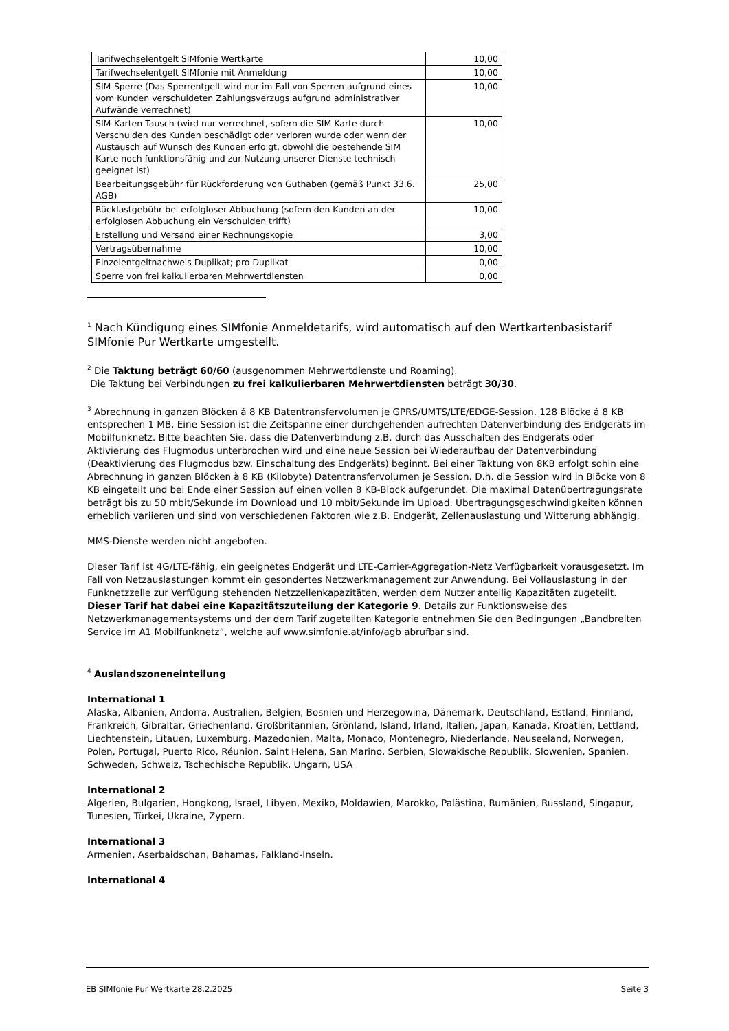| Tarifwechselentgelt SIMfonie Wertkarte | 10,00 |
| Tarifwechselentgelt SIMfonie mit Anmeldung | 10,00 |
| SIM-Sperre (Das Sperrentgelt wird nur im Fall von Sperren aufgrund eines vom Kunden verschuldeten Zahlungsverzugs aufgrund administrativer Aufwände verrechnet) | 10,00 |
| SIM-Karten Tausch (wird nur verrechnet, sofern die SIM Karte durch Verschulden des Kunden beschädigt oder verloren wurde oder wenn der Austausch auf Wunsch des Kunden erfolgt, obwohl die bestehende SIM Karte noch funktionsfähig und zur Nutzung unserer Dienste technisch geeignet ist) | 10,00 |
| Bearbeitungsgebühr für Rückforderung von Guthaben (gemäß Punkt 33.6. AGB) | 25,00 |
| Rücklastgebühr bei erfolgloser Abbuchung (sofern den Kunden an der erfolglosen Abbuchung ein Verschulden trifft) | 10,00 |
| Erstellung und Versand einer Rechnungskopie | 3,00 |
| Vertragsübernahme | 10,00 |
| Einzelentgeltnachweis Duplikat; pro Duplikat | 0,00 |
| Sperre von frei kalkulierbaren Mehrwertdiensten | 0,00 |
<sup>1</sup> Nach Kündigung eines SIMfonie Anmeldetarifs, wird automatisch auf den Wertkartenbasistarif SIMfonie Pur Wertkarte umgestellt.
<sup>2</sup> Die Taktung beträgt 60/60 (ausgenommen Mehrwertdienste und Roaming).
Die Taktung bei Verbindungen zu frei kalkulierbaren Mehrwertdiensten beträgt 30/30.
<sup>3</sup> Abrechnung in ganzen Blöcken á 8 KB Datentransfervolumen je GPRS/UMTS/LTE/EDGE-Session. 128 Blöcke á 8 KB entsprechen 1 MB. Eine Session ist die Zeitspanne einer durchgehenden aufrechten Datenverbindung des Endgeräts im Mobilfunknetz. Bitte beachten Sie, dass die Datenverbindung z.B. durch das Ausschalten des Endgeräts oder Aktivierung des Flugmodus unterbrochen wird und eine neue Session bei Wiederaufbau der Datenverbindung (Deaktivierung des Flugmodus bzw. Einschaltung des Endgeräts) beginnt. Bei einer Taktung von 8KB erfolgt sohin eine Abrechnung in ganzen Blöcken à 8 KB (Kilobyte) Datentransfervolumen je Session. D.h. die Session wird in Blöcke von 8 KB eingeteilt und bei Ende einer Session auf einen vollen 8 KB-Block aufgerundet. Die maximal Datenübertragungsrate beträgt bis zu 50 mbit/Sekunde im Download und 10 mbit/Sekunde im Upload. Übertragungsgeschwindigkeiten können erheblich variieren und sind von verschiedenen Faktoren wie z.B. Endgerät, Zellenauslastung und Witterung abhängig.
MMS-Dienste werden nicht angeboten.
Dieser Tarif ist 4G/LTE-fähig, ein geeignetes Endgerät und LTE-Carrier-Aggregation-Netz Verfügbarkeit vorausgesetzt. Im Fall von Netzauslastungen kommt ein gesondertes Netzwerkmanagement zur Anwendung. Bei Vollauslastung in der Funknetzzelle zur Verfügung stehenden Netzzellenkapazitäten, werden dem Nutzer anteilig Kapazitäten zugeteilt. Dieser Tarif hat dabei eine Kapazitätszuteilung der Kategorie 9. Details zur Funktionsweise des Netzwerkmanagementsystems und der dem Tarif zugeteilten Kategorie entnehmen Sie den Bedingungen „Bandbreiten Service im A1 Mobilfunknetz“, welche auf www.simfonie.at/info/agb abrufbar sind.
<sup>4</sup> Auslandszoneneinteilung
International 1
Alaska, Albanien, Andorra, Australien, Belgien, Bosnien und Herzegowina, Dänemark, Deutschland, Estland, Finnland, Frankreich, Gibraltar, Griechenland, Großbritannien, Grönland, Island, Irland, Italien, Japan, Kanada, Kroatien, Lettland, Liechtenstein, Litauen, Luxemburg, Mazedonien, Malta, Monaco, Montenegro, Niederlande, Neuseeland, Norwegen, Polen, Portugal, Puerto Rico, Réunion, Saint Helena, San Marino, Serbien, Slowakische Republik, Slowenien, Spanien, Schweden, Schweiz, Tschechische Republik, Ungarn, USA
International 2
Algerien, Bulgarien, Hongkong, Israel, Libyen, Mexiko, Moldawien, Marokko, Palästina, Rumänien, Russland, Singapur, Tunesien, Türkei, Ukraine, Zypern.
International 3
Armenien, Aserbaidschan, Bahamas, Falkland-Inseln.
International 4
EB SIMfonie Pur Wertkarte 28.2.2025 Seite 3